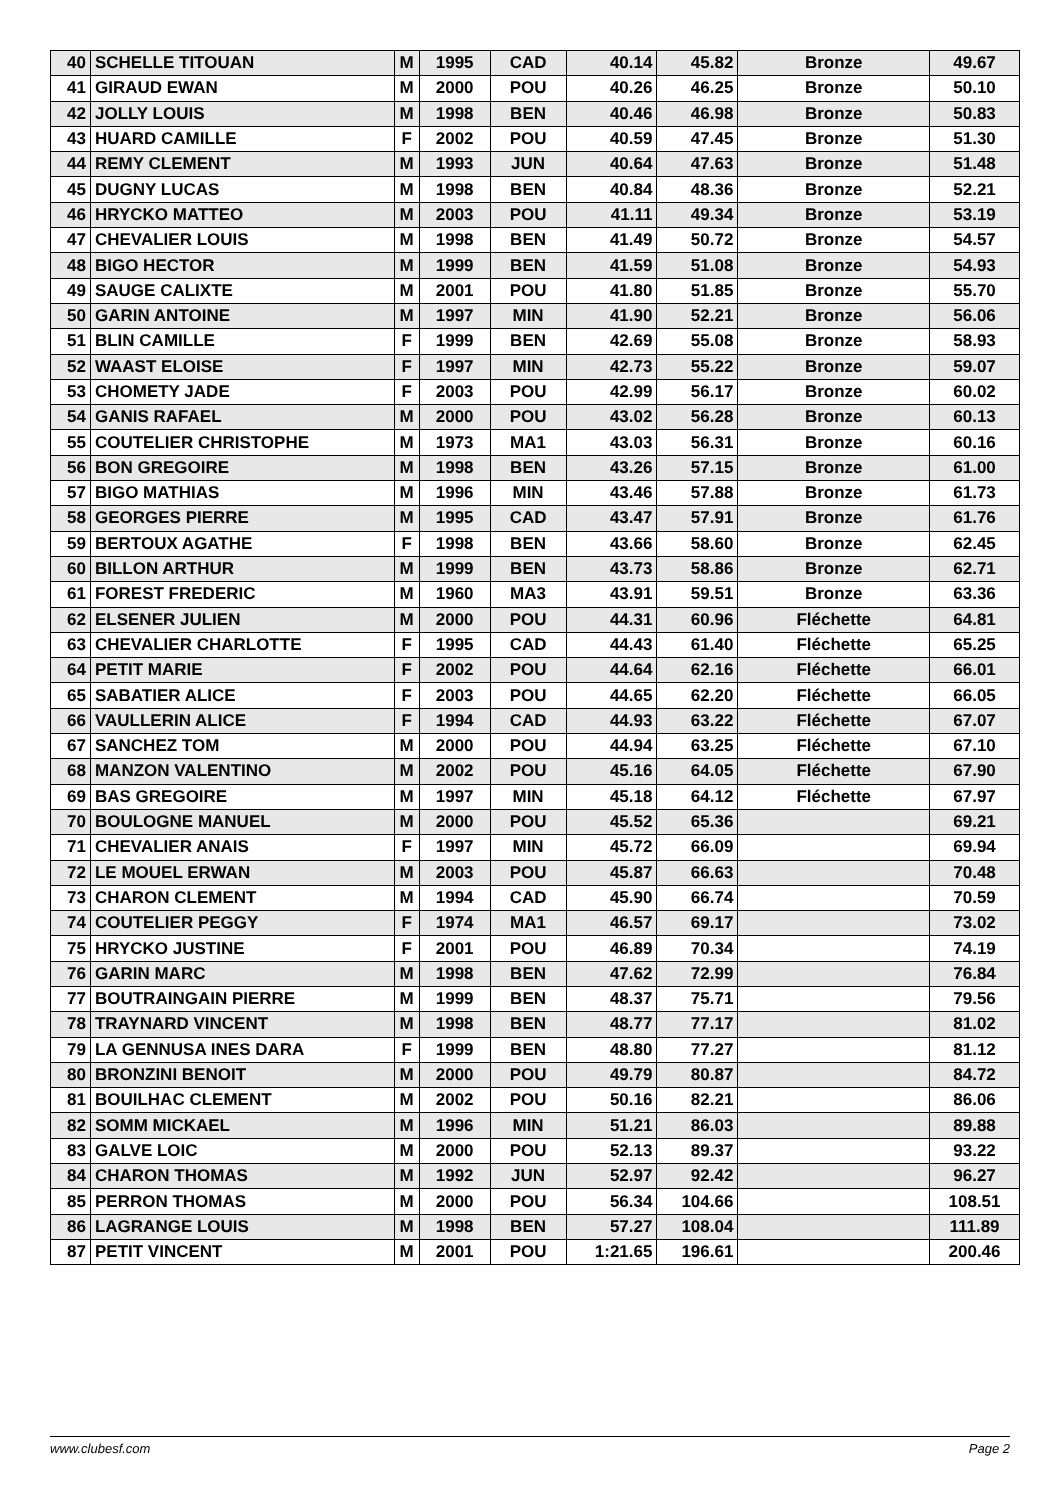| 40 | SCHELLE TITOUAN | M | 1995 | CAD | 40.14 | 45.82 | Bronze | 49.67 |
| 41 | GIRAUD EWAN | M | 2000 | POU | 40.26 | 46.25 | Bronze | 50.10 |
| 42 | JOLLY LOUIS | M | 1998 | BEN | 40.46 | 46.98 | Bronze | 50.83 |
| 43 | HUARD CAMILLE | F | 2002 | POU | 40.59 | 47.45 | Bronze | 51.30 |
| 44 | REMY CLEMENT | M | 1993 | JUN | 40.64 | 47.63 | Bronze | 51.48 |
| 45 | DUGNY LUCAS | M | 1998 | BEN | 40.84 | 48.36 | Bronze | 52.21 |
| 46 | HRYCKO MATTEO | M | 2003 | POU | 41.11 | 49.34 | Bronze | 53.19 |
| 47 | CHEVALIER LOUIS | M | 1998 | BEN | 41.49 | 50.72 | Bronze | 54.57 |
| 48 | BIGO HECTOR | M | 1999 | BEN | 41.59 | 51.08 | Bronze | 54.93 |
| 49 | SAUGE CALIXTE | M | 2001 | POU | 41.80 | 51.85 | Bronze | 55.70 |
| 50 | GARIN ANTOINE | M | 1997 | MIN | 41.90 | 52.21 | Bronze | 56.06 |
| 51 | BLIN CAMILLE | F | 1999 | BEN | 42.69 | 55.08 | Bronze | 58.93 |
| 52 | WAAST ELOISE | F | 1997 | MIN | 42.73 | 55.22 | Bronze | 59.07 |
| 53 | CHOMETY JADE | F | 2003 | POU | 42.99 | 56.17 | Bronze | 60.02 |
| 54 | GANIS RAFAEL | M | 2000 | POU | 43.02 | 56.28 | Bronze | 60.13 |
| 55 | COUTELIER CHRISTOPHE | M | 1973 | MA1 | 43.03 | 56.31 | Bronze | 60.16 |
| 56 | BON GREGOIRE | M | 1998 | BEN | 43.26 | 57.15 | Bronze | 61.00 |
| 57 | BIGO MATHIAS | M | 1996 | MIN | 43.46 | 57.88 | Bronze | 61.73 |
| 58 | GEORGES PIERRE | M | 1995 | CAD | 43.47 | 57.91 | Bronze | 61.76 |
| 59 | BERTOUX AGATHE | F | 1998 | BEN | 43.66 | 58.60 | Bronze | 62.45 |
| 60 | BILLON ARTHUR | M | 1999 | BEN | 43.73 | 58.86 | Bronze | 62.71 |
| 61 | FOREST FREDERIC | M | 1960 | MA3 | 43.91 | 59.51 | Bronze | 63.36 |
| 62 | ELSENER JULIEN | M | 2000 | POU | 44.31 | 60.96 | Fléchette | 64.81 |
| 63 | CHEVALIER CHARLOTTE | F | 1995 | CAD | 44.43 | 61.40 | Fléchette | 65.25 |
| 64 | PETIT MARIE | F | 2002 | POU | 44.64 | 62.16 | Fléchette | 66.01 |
| 65 | SABATIER ALICE | F | 2003 | POU | 44.65 | 62.20 | Fléchette | 66.05 |
| 66 | VAULLERIN ALICE | F | 1994 | CAD | 44.93 | 63.22 | Fléchette | 67.07 |
| 67 | SANCHEZ TOM | M | 2000 | POU | 44.94 | 63.25 | Fléchette | 67.10 |
| 68 | MANZON VALENTINO | M | 2002 | POU | 45.16 | 64.05 | Fléchette | 67.90 |
| 69 | BAS GREGOIRE | M | 1997 | MIN | 45.18 | 64.12 | Fléchette | 67.97 |
| 70 | BOULOGNE MANUEL | M | 2000 | POU | 45.52 | 65.36 | | 69.21 |
| 71 | CHEVALIER ANAIS | F | 1997 | MIN | 45.72 | 66.09 | | 69.94 |
| 72 | LE MOUEL ERWAN | M | 2003 | POU | 45.87 | 66.63 | | 70.48 |
| 73 | CHARON CLEMENT | M | 1994 | CAD | 45.90 | 66.74 | | 70.59 |
| 74 | COUTELIER PEGGY | F | 1974 | MA1 | 46.57 | 69.17 | | 73.02 |
| 75 | HRYCKO JUSTINE | F | 2001 | POU | 46.89 | 70.34 | | 74.19 |
| 76 | GARIN MARC | M | 1998 | BEN | 47.62 | 72.99 | | 76.84 |
| 77 | BOUTRAINGAIN PIERRE | M | 1999 | BEN | 48.37 | 75.71 | | 79.56 |
| 78 | TRAYNARD VINCENT | M | 1998 | BEN | 48.77 | 77.17 | | 81.02 |
| 79 | LA GENNUSA INES DARA | F | 1999 | BEN | 48.80 | 77.27 | | 81.12 |
| 80 | BRONZINI BENOIT | M | 2000 | POU | 49.79 | 80.87 | | 84.72 |
| 81 | BOUILHAC CLEMENT | M | 2002 | POU | 50.16 | 82.21 | | 86.06 |
| 82 | SOMM MICKAEL | M | 1996 | MIN | 51.21 | 86.03 | | 89.88 |
| 83 | GALVE LOIC | M | 2000 | POU | 52.13 | 89.37 | | 93.22 |
| 84 | CHARON THOMAS | M | 1992 | JUN | 52.97 | 92.42 | | 96.27 |
| 85 | PERRON THOMAS | M | 2000 | POU | 56.34 | 104.66 | | 108.51 |
| 86 | LAGRANGE LOUIS | M | 1998 | BEN | 57.27 | 108.04 | | 111.89 |
| 87 | PETIT VINCENT | M | 2001 | POU | 1:21.65 | 196.61 | | 200.46 |
www.clubesf.com Page 2